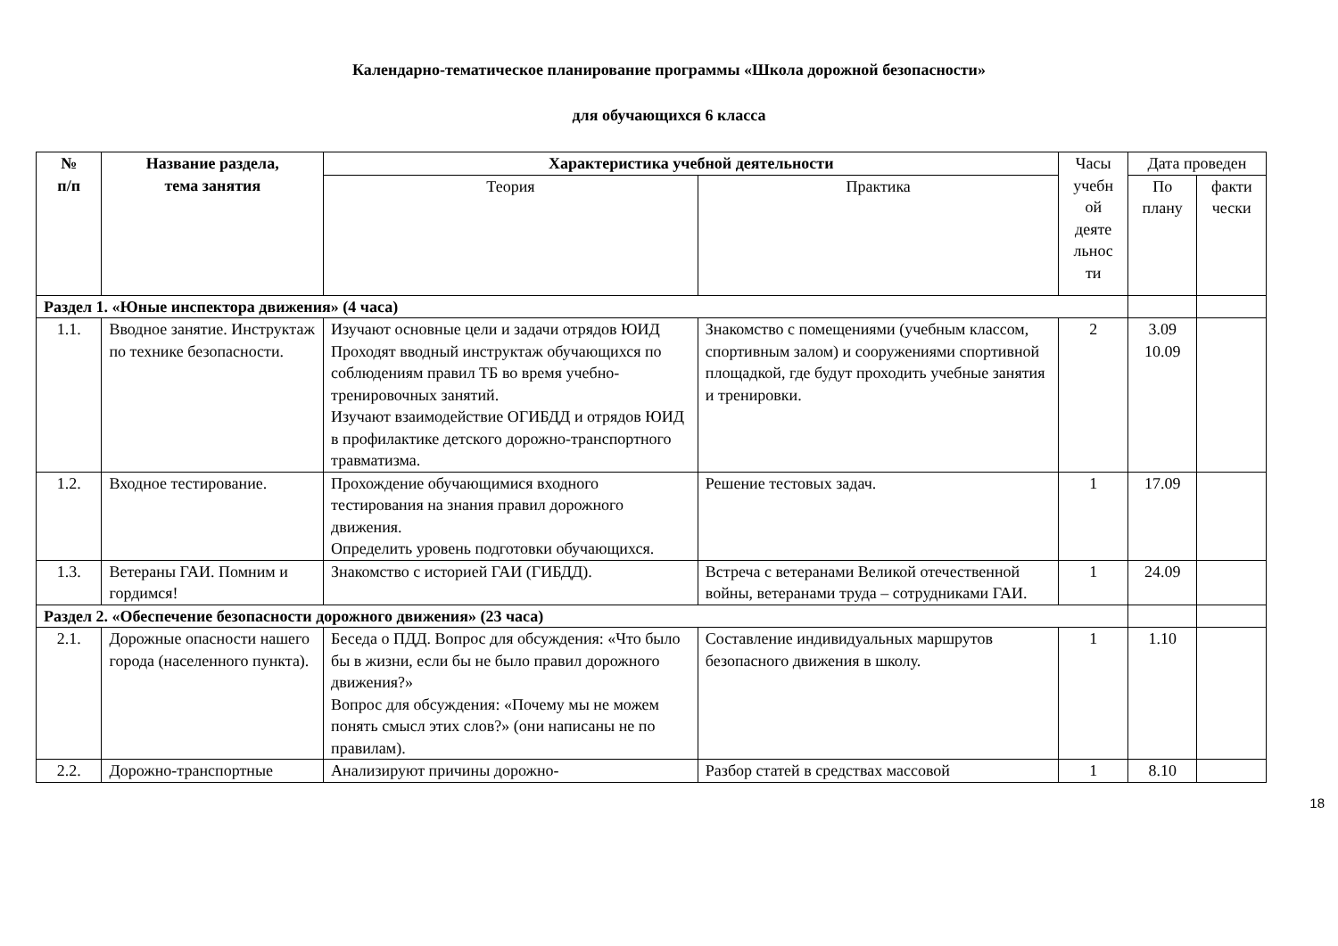Календарно-тематическое планирование программы «Школа дорожной безопасности»
для обучающихся 6 класса
| № п/п | Название раздела, тема занятия | Характеристика учебной деятельности | | Часы учебн ой деяте льнос ти | Дата проведен | |
| --- | --- | --- | --- | --- | --- | --- |
| | | Теория | Практика | | По плану | факти чески |
| Раздел 1. «Юные инспектора движения» (4 часа) | | | | | | |
| 1.1. | Вводное занятие. Инструктаж по технике безопасности. | Изучают основные цели и задачи отрядов ЮИД Проходят вводный инструктаж обучающихся по соблюдениям правил ТБ во время учебно-тренировочных занятий. Изучают взаимодействие ОГИБДД и отрядов ЮИД в профилактике детского дорожно-транспортного травматизма. | Знакомство с помещениями (учебным классом, спортивным залом) и сооружениями спортивной площадкой, где будут проходить учебные занятия и тренировки. | 2 | 3.09 10.09 | |
| 1.2. | Входное тестирование. | Прохождение обучающимися входного тестирования на знания правил дорожного движения. Определить уровень подготовки обучающихся. | Решение тестовых задач. | 1 | 17.09 | |
| 1.3. | Ветераны ГАИ. Помним и гордимся! | Знакомство с историей ГАИ (ГИБДД). | Встреча с ветеранами Великой отечественной войны, ветеранами труда – сотрудниками ГАИ. | 1 | 24.09 | |
| Раздел 2. «Обеспечение безопасности дорожного движения» (23 часа) | | | | | | |
| 2.1. | Дорожные опасности нашего города (населенного пункта). | Беседа о ПДД. Вопрос для обсуждения: «Что было бы в жизни, если бы не было правил дорожного движения?» Вопрос для обсуждения: «Почему мы не можем понять смысл этих слов?» (они написаны не по правилам). | Составление индивидуальных маршрутов безопасного движения в школу. | 1 | 1.10 | |
| 2.2. | Дорожно-транспортные | Анализируют причины дорожно- | Разбор статей в средствах массовой | 1 | 8.10 | |
18